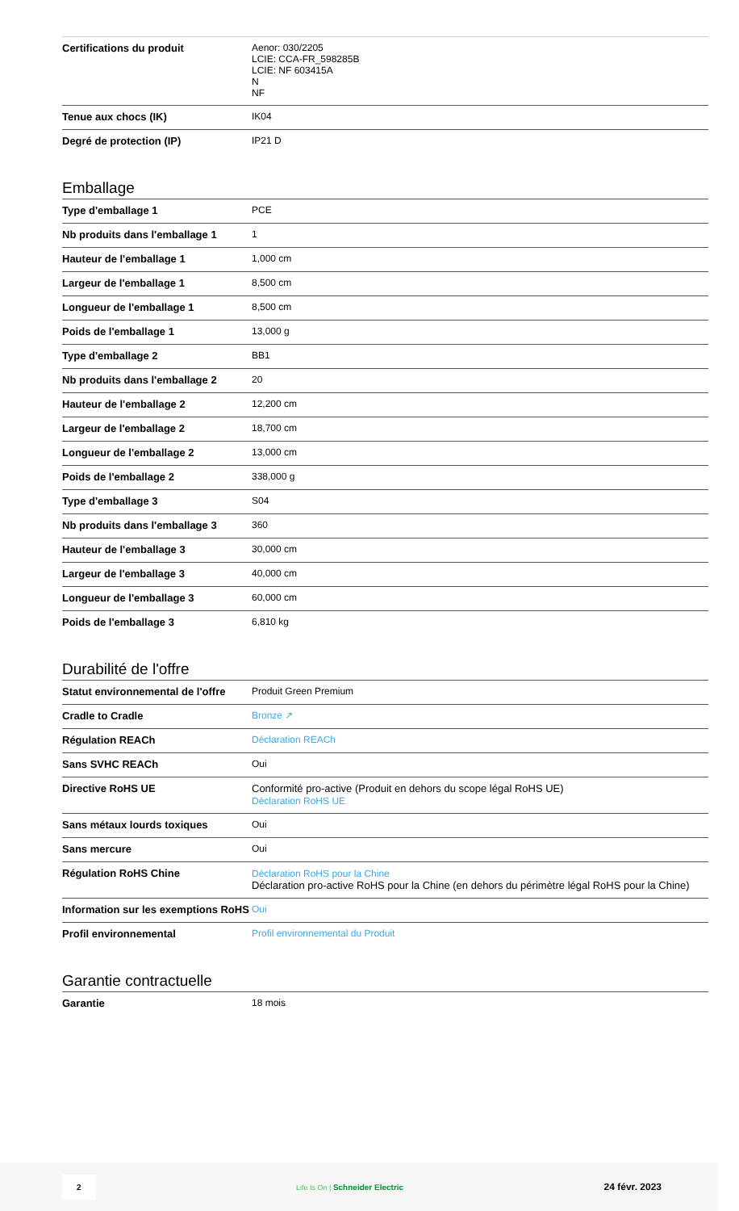| Certifications du produit | Aenor: 030/2205 LCIE: CCA-FR_598285B LCIE: NF 603415A N NF |
| Tenue aux chocs (IK) | IK04 |
| Degré de protection (IP) | IP21 D |
Emballage
| Type d'emballage 1 | PCE |
| Nb produits dans l'emballage 1 | 1 |
| Hauteur de l'emballage 1 | 1,000 cm |
| Largeur de l'emballage 1 | 8,500 cm |
| Longueur de l'emballage 1 | 8,500 cm |
| Poids de l'emballage 1 | 13,000 g |
| Type d'emballage 2 | BB1 |
| Nb produits dans l'emballage 2 | 20 |
| Hauteur de l'emballage 2 | 12,200 cm |
| Largeur de l'emballage 2 | 18,700 cm |
| Longueur de l'emballage 2 | 13,000 cm |
| Poids de l'emballage 2 | 338,000 g |
| Type d'emballage 3 | S04 |
| Nb produits dans l'emballage 3 | 360 |
| Hauteur de l'emballage 3 | 30,000 cm |
| Largeur de l'emballage 3 | 40,000 cm |
| Longueur de l'emballage 3 | 60,000 cm |
| Poids de l'emballage 3 | 6,810 kg |
Durabilité de l'offre
| Statut environnemental de l'offre | Produit Green Premium |
| Cradle to Cradle | Bronze ↗ |
| Régulation REACh | Déclaration REACh |
| Sans SVHC REACh | Oui |
| Directive RoHS UE | Conformité pro-active (Produit en dehors du scope légal RoHS UE) Déclaration RoHS UE |
| Sans métaux lourds toxiques | Oui |
| Sans mercure | Oui |
| Régulation RoHS Chine | Déclaration RoHS pour la Chine Déclaration pro-active RoHS pour la Chine (en dehors du périmètre légal RoHS pour la Chine) |
| Information sur les exemptions RoHS | Oui |
| Profil environnemental | Profil environnemental du Produit |
Garantie contractuelle
| Garantie | 18 mois |
2 Life Is On | Schneider Electric 24 févr. 2023